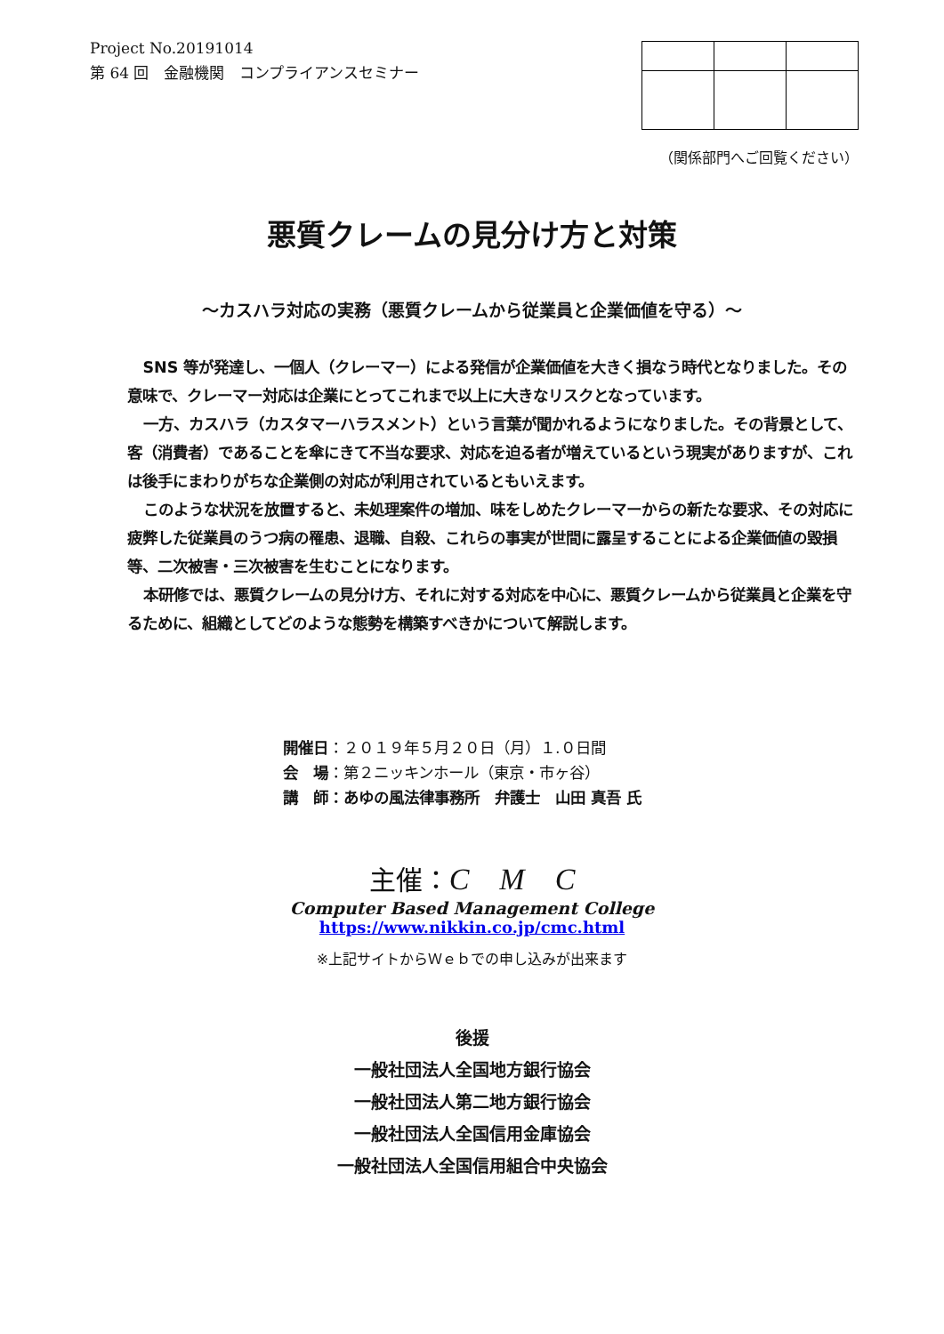Project No.20191014
第 64 回　金融機関　コンプライアンスセミナー
（関係部門へご回覧ください）
悪質クレームの見分け方と対策
～カスハラ対応の実務（悪質クレームから従業員と企業価値を守る）～
SNS 等が発達し、一個人（クレーマー）による発信が企業価値を大きく損なう時代となりました。その意味で、クレーマー対応は企業にとってこれまで以上に大きなリスクとなっています。
一方、カスハラ（カスタマーハラスメント）という言葉が聞かれるようになりました。その背景として、客（消費者）であることを傘にきて不当な要求、対応を迫る者が増えているという現実がありますが、これは後手にまわりがちな企業側の対応が利用されているともいえます。
このような状況を放置すると、未処理案件の増加、味をしめたクレーマーからの新たな要求、その対応に疲弊した従業員のうつ病の罹患、退職、自殺、これらの事実が世間に露呈することによる企業価値の毀損等、二次被害・三次被害を生むことになります。
本研修では、悪質クレームの見分け方、それに対する対応を中心に、悪質クレームから従業員と企業を守るために、組織としてどのような態勢を構築すべきかについて解説します。
開催日：２０１９年５月２０日（月）１.０日間
会　場：第２ニッキンホール（東京・市ヶ谷）
講　師：あゆの風法律事務所　弁護士　山田 真吾 氏
主催：C　M　C
Computer Based Management College
https://www.nikkin.co.jp/cmc.html
※上記サイトからＷｅｂでの申し込みが出来ます
後援
一般社団法人全国地方銀行協会
一般社団法人第二地方銀行協会
一般社団法人全国信用金庫協会
一般社団法人全国信用組合中央協会